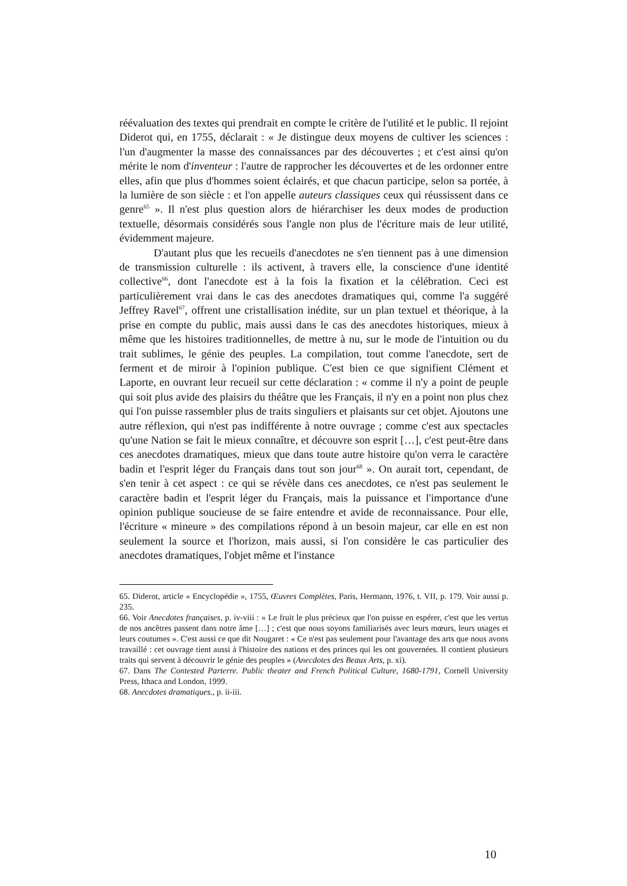réévaluation des textes qui prendrait en compte le critère de l'utilité et le public. Il rejoint Diderot qui, en 1755, déclarait : « Je distingue deux moyens de cultiver les sciences : l'un d'augmenter la masse des connaissances par des découvertes ; et c'est ainsi qu'on mérite le nom d'inventeur : l'autre de rapprocher les découvertes et de les ordonner entre elles, afin que plus d'hommes soient éclairés, et que chacun participe, selon sa portée, à la lumière de son siècle : et l'on appelle auteurs classiques ceux qui réussissent dans ce genre<sup>65</sup> ». Il n'est plus question alors de hiérarchiser les deux modes de production textuelle, désormais considérés sous l'angle non plus de l'écriture mais de leur utilité, évidemment majeure.
D'autant plus que les recueils d'anecdotes ne s'en tiennent pas à une dimension de transmission culturelle : ils activent, à travers elle, la conscience d'une identité collective<sup>66</sup>, dont l'anecdote est à la fois la fixation et la célébration. Ceci est particulièrement vrai dans le cas des anecdotes dramatiques qui, comme l'a suggéré Jeffrey Ravel<sup>67</sup>, offrent une cristallisation inédite, sur un plan textuel et théorique, à la prise en compte du public, mais aussi dans le cas des anecdotes historiques, mieux à même que les histoires traditionnelles, de mettre à nu, sur le mode de l'intuition ou du trait sublimes, le génie des peuples. La compilation, tout comme l'anecdote, sert de ferment et de miroir à l'opinion publique. C'est bien ce que signifient Clément et Laporte, en ouvrant leur recueil sur cette déclaration : « comme il n'y a point de peuple qui soit plus avide des plaisirs du théâtre que les Français, il n'y en a point non plus chez qui l'on puisse rassembler plus de traits singuliers et plaisants sur cet objet. Ajoutons une autre réflexion, qui n'est pas indifférente à notre ouvrage ; comme c'est aux spectacles qu'une Nation se fait le mieux connaître, et découvre son esprit […], c'est peut-être dans ces anecdotes dramatiques, mieux que dans toute autre histoire qu'on verra le caractère badin et l'esprit léger du Français dans tout son jour<sup>68</sup> ». On aurait tort, cependant, de s'en tenir à cet aspect : ce qui se révèle dans ces anecdotes, ce n'est pas seulement le caractère badin et l'esprit léger du Français, mais la puissance et l'importance d'une opinion publique soucieuse de se faire entendre et avide de reconnaissance. Pour elle, l'écriture « mineure » des compilations répond à un besoin majeur, car elle en est non seulement la source et l'horizon, mais aussi, si l'on considère le cas particulier des anecdotes dramatiques, l'objet même et l'instance
65. Diderot, article « Encyclopédie », 1755, Œuvres Complètes, Paris, Hermann, 1976, t. VII, p. 179. Voir aussi p. 235.
66. Voir Anecdotes françaises, p. iv-viii : « Le fruit le plus précieux que l'on puisse en espérer, c'est que les vertus de nos ancêtres passent dans notre âme […] ; c'est que nous soyons familiarisés avec leurs mœurs, leurs usages et leurs coutumes ». C'est aussi ce que dit Nougaret : « Ce n'est pas seulement pour l'avantage des arts que nous avons travaillé : cet ouvrage tient aussi à l'histoire des nations et des princes qui les ont gouvernées. Il contient plusieurs traits qui servent à découvrir le génie des peuples » (Anecdotes des Beaux Arts, p. xi).
67. Dans The Contested Parterre. Public theater and French Political Culture, 1680-1791, Cornell University Press, Ithaca and London, 1999.
68. Anecdotes dramatiques., p. ii-iii.
10